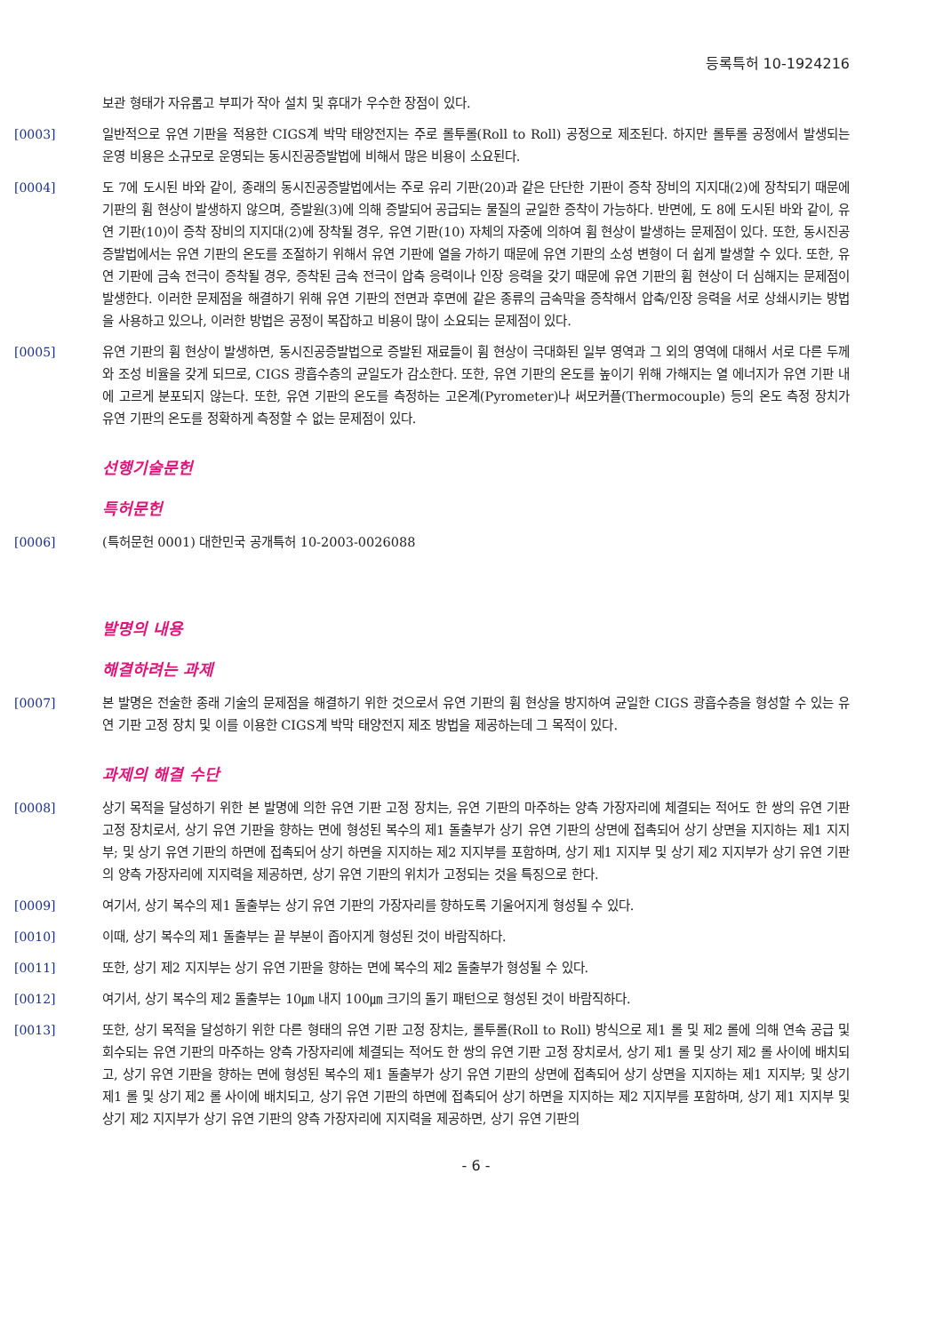등록특허 10-1924216
보관 형태가 자유롭고 부피가 작아 설치 및 휴대가 우수한 장점이 있다.
[0003] 일반적으로 유연 기판을 적용한 CIGS계 박막 태양전지는 주로 롤투롤(Roll to Roll) 공정으로 제조된다. 하지만 롤투롤 공정에서 발생되는 운영 비용은 소규모로 운영되는 동시진공증발법에 비해서 많은 비용이 소요된다.
[0004] 도 7에 도시된 바와 같이, 종래의 동시진공증발법에서는 주로 유리 기판(20)과 같은 단단한 기판이 증착 장비의 지지대(2)에 장착되기 때문에 기판의 휨 현상이 발생하지 않으며, 증발원(3)에 의해 증발되어 공급되는 물질의 균일한 증착이 가능하다. 반면에, 도 8에 도시된 바와 같이, 유연 기판(10)이 증착 장비의 지지대(2)에 장착될 경우, 유연 기판(10) 자체의 자중에 의하여 휨 현상이 발생하는 문제점이 있다. 또한, 동시진공증발법에서는 유연 기판의 온도를 조절하기 위해서 유연 기판에 열을 가하기 때문에 유연 기판의 소성 변형이 더 쉽게 발생할 수 있다. 또한, 유연 기판에 금속 전극이 증착될 경우, 증착된 금속 전극이 압축 응력이나 인장 응력을 갖기 때문에 유연 기판의 휨 현상이 더 심해지는 문제점이 발생한다. 이러한 문제점을 해결하기 위해 유연 기판의 전면과 후면에 같은 종류의 금속막을 증착해서 압축/인장 응력을 서로 상쇄시키는 방법을 사용하고 있으나, 이러한 방법은 공정이 복잡하고 비용이 많이 소요되는 문제점이 있다.
[0005] 유연 기판의 휨 현상이 발생하면, 동시진공증발법으로 증발된 재료들이 휨 현상이 극대화된 일부 영역과 그 외의 영역에 대해서 서로 다른 두께와 조성 비율을 갖게 되므로, CIGS 광흡수층의 균일도가 감소한다. 또한, 유연 기판의 온도를 높이기 위해 가해지는 열 에너지가 유연 기판 내에 고르게 분포되지 않는다. 또한, 유연 기판의 온도를 측정하는 고온계(Pyrometer)나 써모커플(Thermocouple) 등의 온도 측정 장치가 유연 기판의 온도를 정확하게 측정할 수 없는 문제점이 있다.
선행기술문헌
특허문헌
[0006] (특허문헌 0001) 대한민국 공개특허 10-2003-0026088
발명의 내용
해결하려는 과제
[0007] 본 발명은 전술한 종래 기술의 문제점을 해결하기 위한 것으로서 유연 기판의 휨 현상을 방지하여 균일한 CIGS 광흡수층을 형성할 수 있는 유연 기판 고정 장치 및 이를 이용한 CIGS계 박막 태양전지 제조 방법을 제공하는데 그 목적이 있다.
과제의 해결 수단
[0008] 상기 목적을 달성하기 위한 본 발명에 의한 유연 기판 고정 장치는, 유연 기판의 마주하는 양측 가장자리에 체결되는 적어도 한 쌍의 유연 기판 고정 장치로서, 상기 유연 기판을 향하는 면에 형성된 복수의 제1 돌출부가 상기 유연 기판의 상면에 접촉되어 상기 상면을 지지하는 제1 지지부; 및 상기 유연 기판의 하면에 접촉되어 상기 하면을 지지하는 제2 지지부를 포함하며, 상기 제1 지지부 및 상기 제2 지지부가 상기 유연 기판의 양측 가장자리에 지지력을 제공하면, 상기 유연 기판의 위치가 고정되는 것을 특징으로 한다.
[0009] 여기서, 상기 복수의 제1 돌출부는 상기 유연 기판의 가장자리를 향하도록 기울어지게 형성될 수 있다.
[0010] 이때, 상기 복수의 제1 돌출부는 끝 부분이 좁아지게 형성된 것이 바람직하다.
[0011] 또한, 상기 제2 지지부는 상기 유연 기판을 향하는 면에 복수의 제2 돌출부가 형성될 수 있다.
[0012] 여기서, 상기 복수의 제2 돌출부는 10㎛ 내지 100㎛ 크기의 돌기 패턴으로 형성된 것이 바람직하다.
[0013] 또한, 상기 목적을 달성하기 위한 다른 형태의 유연 기판 고정 장치는, 롤투롤(Roll to Roll) 방식으로 제1 롤 및 제2 롤에 의해 연속 공급 및 회수되는 유연 기판의 마주하는 양측 가장자리에 체결되는 적어도 한 쌍의 유연 기판 고정 장치로서, 상기 제1 롤 및 상기 제2 롤 사이에 배치되고, 상기 유연 기판을 향하는 면에 형성된 복수의 제1 돌출부가 상기 유연 기판의 상면에 접촉되어 상기 상면을 지지하는 제1 지지부; 및 상기 제1 롤 및 상기 제2 롤 사이에 배치되고, 상기 유연 기판의 하면에 접촉되어 상기 하면을 지지하는 제2 지지부를 포함하며, 상기 제1 지지부 및 상기 제2 지지부가 상기 유연 기판의 양측 가장자리에 지지력을 제공하면, 상기 유연 기판의
- 6 -